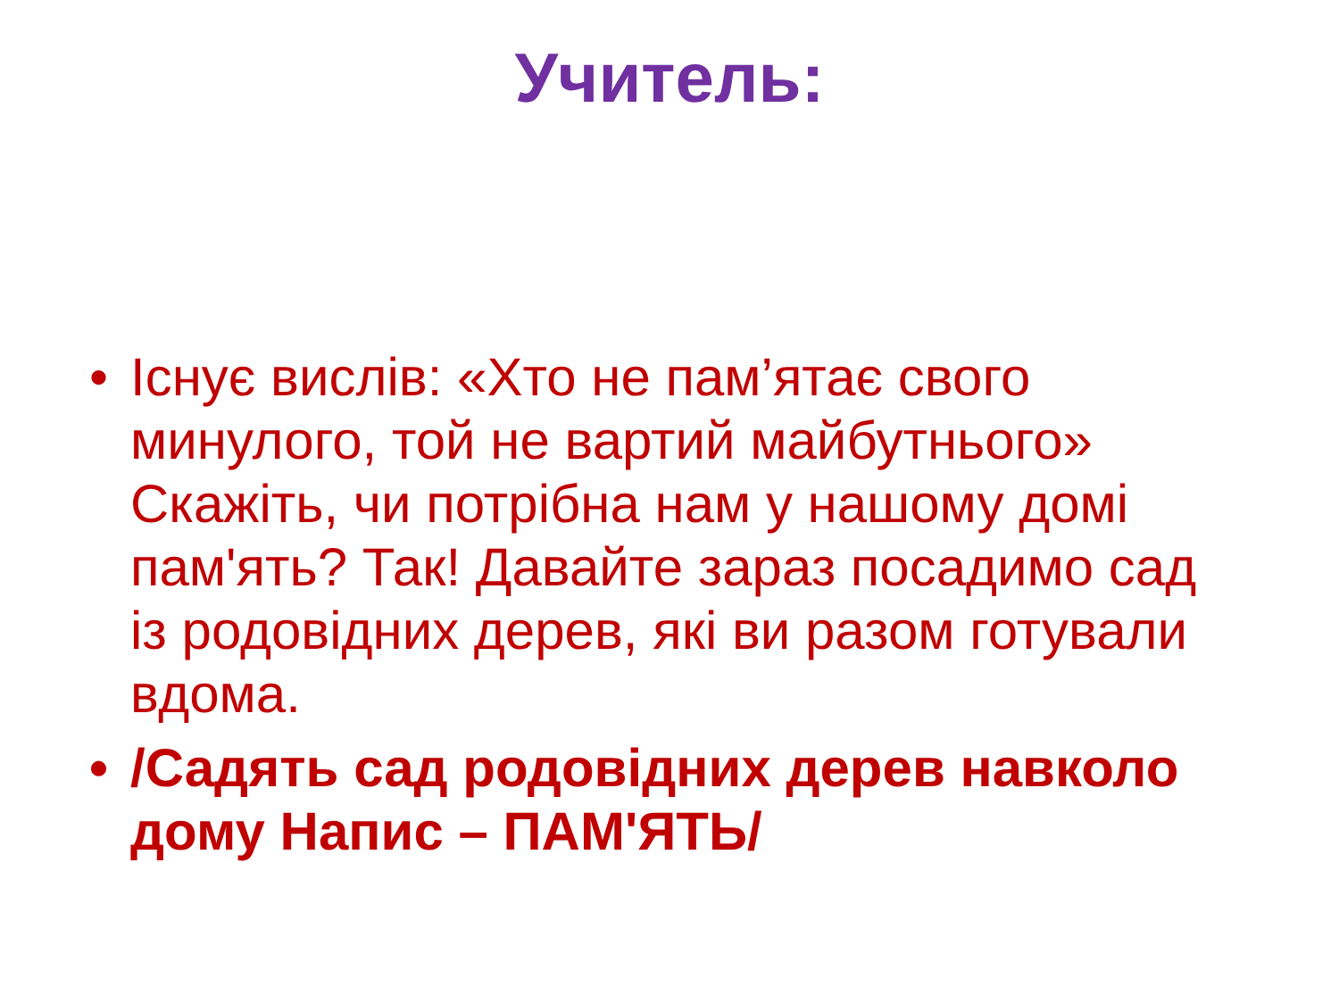Учитель:
• Існує вислів: «Хто не пам’ятає свого минулого, той не вартий майбутнього» Скажіть, чи потрібна нам у нашому домі пам'ять? Так! Давайте зараз посадимо сад із родовідних дерев, які ви разом готували вдома.
• /Садять сад родовідних дерев навколо дому Напис – ПАМ'ЯТЬ/